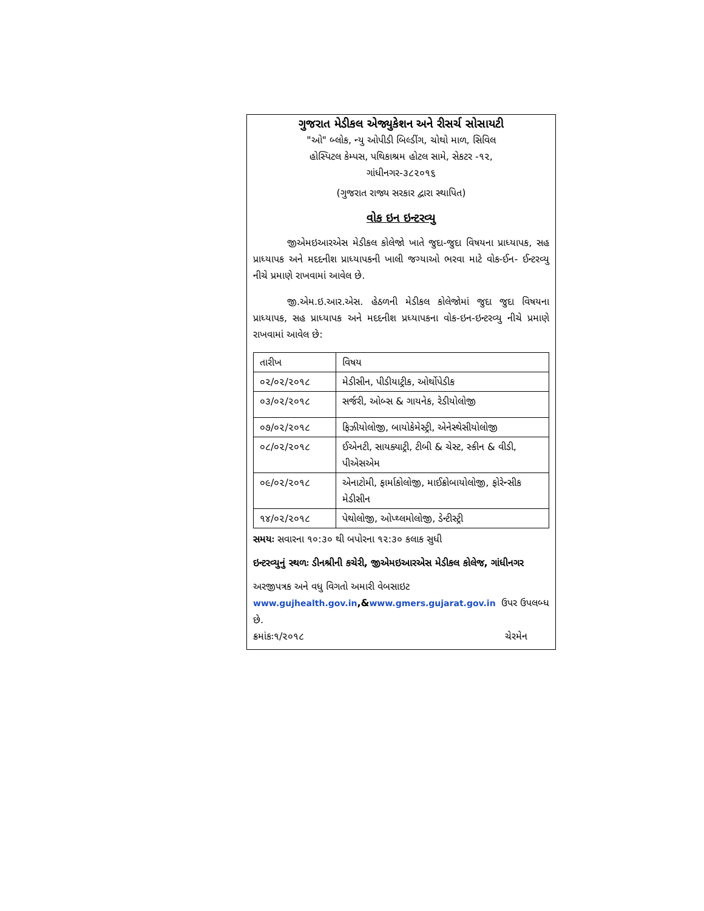ગુજરાત મેડીકલ એજ્યુકેશન અને રીસર્ચ સોસાયટી
"ઓ" બ્લોક, ન્યુ ઓપીડી બિલ્ડીંગ, ચોથો માળ, સિવિલ
હોસ્પિટલ કેમ્પસ, પથિકાશ્રમ હોટલ સામે, સેકટર -૧૨,
ગાંધીનગર-૩૮૨૦૧૬
(ગુજરાત રાજ્ય સરકાર દ્વારા સ્થાપિત)
વોક ઇન ઇન્ટરવ્યુ
જીએમઇઆરએસ મેડીકલ કોલેજો ખાતે જુદા-જુદા વિષયના પ્રાધ્યાપક, સહ પ્રાધ્યાપક અને મદદનીશ પ્રાધ્યાપકની ખાલી જગ્યાઓ ભરવા માટે વોક-ઈન- ઈન્ટરવ્યુ નીચે પ્રમાણે રાખવામાં આવેલ છે.
જી.એમ.ઇ.આર.એસ. હેઠળની મેડીકલ કોલેજોમાં જુદા જુદા વિષયના પ્રાધ્યાપક, સહ પ્રાધ્યાપક અને મદદનીશ પ્રધ્યાપકના વોક-ઇન-ઇન્ટરવ્યુ નીચે પ્રમાણે રાખવામાં આવેલ છે:
| તારીખ | વિષય |
| ૦૨/૦૨/૨૦૧૮ | મેડીસીન, પીડીયાટ્રીક, ઓર્થોપેડીક |
| ૦૩/૦૨/૨૦૧૮ | સર્જરી, ઓબ્સ & ગાયનેક, રેડીયોલોજી |
| ૦૭/૦૨/૨૦૧૮ | ફિઝીયોલોજી, બાયોકેમેસ્ટ્રી, એનેસ્થેસીયોલોજી |
| ૦૮/૦૨/૨૦૧૮ | ઈએનટી, સાયક્યાટ્રી, ટીબી & ચેસ્ટ, સ્કીન & વીડી, પીએસએમ |
| ૦૯/૦૨/૨૦૧૮ | એનાટોમી, ફાર્માકોલોજી, માઈક્રોબાયોલોજી, ફોરેન્સીક મેડીસીન |
| ૧૪/૦૨/૨૦૧૮ | પેથોલોજી, ઓપ્થ્લમોલોજી, ડેન્ટીસ્ટ્રી |
સમયઃ સવારના ૧૦:૩૦ થી બપોરના ૧૨:૩૦ કલાક સુધી
ઇન્ટરવ્યુનું સ્થળઃ ડીનશ્રીની કચેરી, જીએમઇઆરએસ મેડીકલ કોલેજ, ગાંધીનગર
અરજીપત્રક અને વધુ વિગતો અમારી વેબસાઇટ
www.gujhealth.gov.in,&www.gmers.gujarat.gov.in ઉપર ઉપલબ્ધ
છે.
ક્રમાંકઃ૧/૨૦૧૮ ચેરમેન